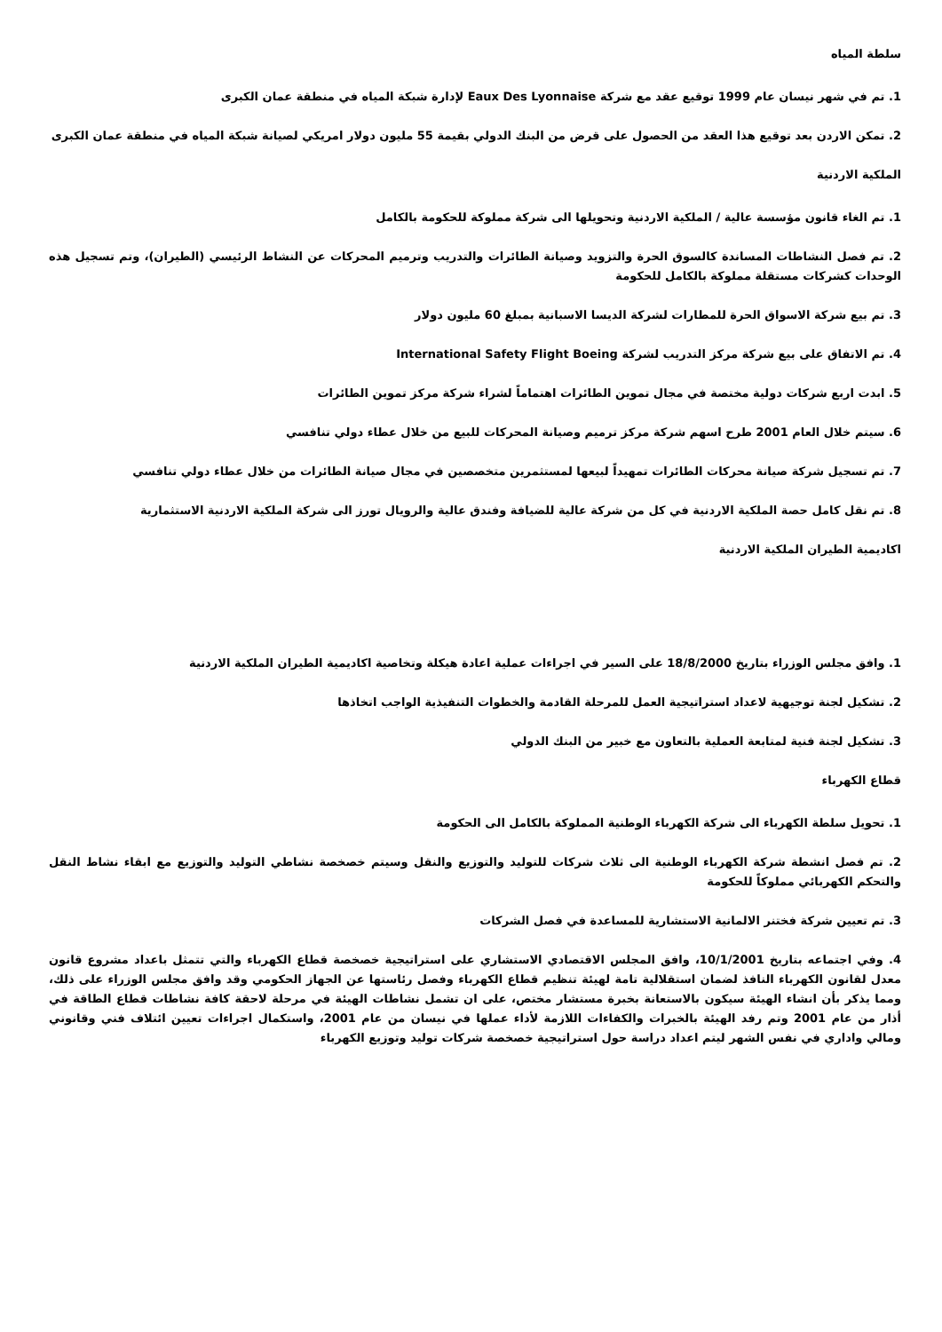سلطة المياه
1. تم في شهر نيسان عام 1999 توقيع عقد مع شركة Eaux Des Lyonnaise لإدارة شبكة المياه في منطقة عمان الكبرى
2. تمكن الاردن بعد توقيع هذا العقد من الحصول على قرض من البنك الدولي بقيمة 55 مليون دولار امريكي لصيانة شبكة المياه في منطقة عمان الكبرى
الملكية الاردنية
1. تم الغاء قانون مؤسسة عالية / الملكية الاردنية وتحويلها الى شركة مملوكة للحكومة بالكامل
2. تم فصل النشاطات المساندة كالسوق الحرة والتزويد وصيانة الطائرات والتدريب وترميم المحركات عن النشاط الرئيسي (الطيران)، وتم تسجيل هذه الوحدات كشركات مستقلة مملوكة بالكامل للحكومة
3. تم بيع شركة الاسواق الحرة للمطارات لشركة الديسا الاسبانية بمبلغ 60 مليون دولار
4. تم الاتفاق على بيع شركة مركز التدريب لشركة International Safety Flight Boeing
5. ابدت اربع شركات دولية مختصة في مجال تموين الطائرات اهتماماً لشراء شركة مركز تموين الطائرات
6. سيتم خلال العام 2001 طرح اسهم شركة مركز ترميم وصيانة المحركات للبيع من خلال عطاء دولي تنافسي
7. تم تسجيل شركة صيانة محركات الطائرات تمهيداً لبيعها لمستثمرين متخصصين في مجال صيانة الطائرات من خلال عطاء دولي تنافسي
8. تم نقل كامل حصة الملكية الاردنية في كل من شركة عالية للضيافة وفندق عالية والرويال تورز الى شركة الملكية الاردنية الاستثمارية
اكاديمية الطيران الملكية الاردنية
1. وافق مجلس الوزراء بتاريخ 18/8/2000 على السير في اجراءات عملية اعادة هيكلة وتخاصية اكاديمية الطيران الملكية الاردنية
2. تشكيل لجنة توجيهية لاعداد استراتيجية العمل للمرحلة القادمة والخطوات التنفيذية الواجب اتخاذها
3. تشكيل لجنة فنية لمتابعة العملية بالتعاون مع خبير من البنك الدولي
قطاع الكهرباء
1. تحويل سلطة الكهرباء الى شركة الكهرباء الوطنية المملوكة بالكامل الى الحكومة
2. تم فصل انشطة شركة الكهرباء الوطنية الى ثلاث شركات للتوليد والتوزيع والنقل وسيتم خصخصة نشاطي التوليد والتوزيع مع ابقاء نشاط النقل والتحكم الكهربائي مملوكاً للحكومة
3. تم تعيين شركة فختنر الالمانية الاستشارية للمساعدة في فصل الشركات
4. وفي اجتماعه بتاريخ 10/1/2001، وافق المجلس الاقتصادي الاستشاري على استراتيجية خصخصة قطاع الكهرباء والتي تتمثل باعداد مشروع قانون معدل لقانون الكهرباء النافذ لضمان استقلالية تامة لهيئة تنظيم قطاع الكهرباء وفصل رئاستها عن الجهاز الحكومي وقد وافق مجلس الوزراء على ذلك، ومما يذكر بأن انشاء الهيئة سيكون بالاستعانة بخبرة مستشار مختص، على ان تشمل نشاطات الهيئة في مرحلة لاحقة كافة نشاطات قطاع الطاقة في أذار من عام 2001 وتم رفد الهيئة بالخبرات والكفاءات اللازمة لأداء عملها في نيسان من عام 2001، واستكمال اجراءات تعيين ائتلاف فني وقانوني ومالي واداري في نفس الشهر ليتم اعداد دراسة حول استراتيجية خصخصة شركات توليد وتوزيع الكهرباء